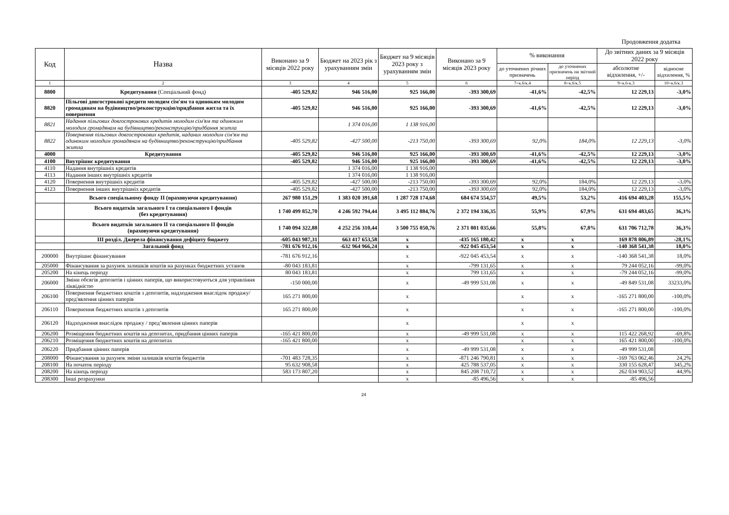Продовження додатка
| Код | Назва | Виконано за 9 місяців 2022 року | Бюджет на 2023 рік з урахуванням змін | Бюджет на 9 місяців 2023 року з урахуванням змін | Виконано за 9 місяців 2023 року | % виконання | | До звітних даних за 9 місяців 2022 року | |
| --- | --- | --- | --- | --- | --- | --- | --- | --- | --- |
| | | | | | | до уточнених річних призначень | до уточнених призначень на звітний період | абсолютне відхилення, +/- | відносне відхилення, % |
| 1 | 2 | 3 | 4 | 5 | 6 | 7=к.6/к.4 | 8=к.6/к.5 | 9=к.6-к.3 | 10=к.6/к.3 |
| 8800 | Кредитування (Спеціальний фонд) | -405 529,82 | 946 516,00 | 925 166,00 | -393 300,69 | -41,6% | -42,5% | 12 229,13 | -3,0% |
| 8820 | Пільгові довгострокові кредити молодим сім'ям та одиноким молодим громадянам на будівництво/реконструкцію/придбання житла та їх повернення | -405 529,82 | 946 516,00 | 925 166,00 | -393 300,69 | -41,6% | -42,5% | 12 229,13 | -3,0% |
| 8821 | Надання пільгових довгострокових кредитів молодим сім'ям та одиноким молодим громадянам на будівництво/реконструкцію/придбання житла | | 1 374 016,00 | 1 138 916,00 | | | | | |
| 8822 | Повернення пільгових довгострокових кредитів, наданих молодим сім'ям та одиноким молодим громадянам на будівництво/реконструкцію/придбання житла | -405 529,82 | -427 500,00 | -213 750,00 | -393 300,69 | 92,0% | 184,0% | 12 229,13 | -3,0% |
| 4000 | Кредитування | -405 529,82 | 946 516,00 | 925 166,00 | -393 300,69 | -41,6% | -42,5% | 12 229,13 | -3,0% |
| 4100 | Внутрішнє кредитування | -405 529,82 | 946 516,00 | 925 166,00 | -393 300,69 | -41,6% | -42,5% | 12 229,13 | -3,0% |
| 4110 | Надання внутрішніх кредитів | | 1 374 016,00 | 1 138 916,00 | | | | | |
| 4113 | Надання інших внутрішніх кредитів | | 1 374 016,00 | 1 138 916,00 | | | | | |
| 4120 | Повернення внутрішніх кредитів | -405 529,82 | -427 500,00 | -213 750,00 | -393 300,69 | 92,0% | 184,0% | 12 229,13 | -3,0% |
| 4123 | Повернення інших внутрішніх кредитів | -405 529,82 | -427 500,00 | -213 750,00 | -393 300,69 | 92,0% | 184,0% | 12 229,13 | -3,0% |
| | Всього спеціальному фонду II (враховуючи кредитування) | 267 980 151,29 | 1 383 020 391,68 | 1 287 728 174,68 | 684 674 554,57 | 49,5% | 53,2% | 416 694 403,28 | 155,5% |
| | Всього видатків загального I та спеціального I фондів (без кредитування) | 1 740 499 852,70 | 4 246 592 794,44 | 3 495 112 884,76 | 2 372 194 336,35 | 55,9% | 67,9% | 631 694 483,65 | 36,3% |
| | Всього видатків загального II та спеціального II фондів (враховуючи кредитування) | 1 740 094 322,88 | 4 252 256 310,44 | 3 500 755 050,76 | 2 371 801 035,66 | 55,8% | 67,8% | 631 706 712,78 | 36,3% |
| | III розділ. Джерела фінансування дефіциту бюджету | -605 043 987,31 | 663 417 653,58 | x | -435 165 180,42 | x | x | 169 878 806,89 | -28,1% |
| | Загальний фонд | -781 676 912,16 | -632 964 966,24 | x | -922 045 453,54 | x | x | -140 368 541,38 | 18,0% |
| 200000 | Внутрішнє фінансування | -781 676 912,16 | | x | -922 045 453,54 | x | x | -140 368 541,38 | 18,0% |
| 205000 | Фінансування за рахунок залишків коштів на рахунках бюджетних установ | -80 043 183,81 | | x | -799 131,65 | x | x | 79 244 052,16 | -99,0% |
| 205200 | На кінець періоду | 80 043 183,81 | | x | 799 131,65 | x | x | -79 244 052,16 | -99,0% |
| 206000 | Зміни обсягів депозитів і цінних паперів, що використовуються для управління ліквідністю | -150 000,00 | | x | -49 999 531,08 | x | x | -49 849 531,08 | 33233,0% |
| 206100 | Повернення бюджетних коштів з депозитів, надходження внаслідок продажу/пред'явлення цінних паперів | 165 271 800,00 | | x | | x | x | -165 271 800,00 | -100,0% |
| 206110 | Повернення бюджетних коштів з депозитів | 165 271 800,00 | | x | | x | x | -165 271 800,00 | -100,0% |
| 206120 | Надходження внаслідок продажу / пред’явлення цінних паперів | | | x | | x | x | | |
| 206200 | Розміщення бюджетних коштів на депозитах, придбання цінних паперів | -165 421 800,00 | | x | -49 999 531,08 | x | x | 115 422 268,92 | -69,8% |
| 206210 | Розміщення бюджетних коштів на депозитах | -165 421 800,00 | | x | | x | x | 165 421 800,00 | -100,0% |
| 206220 | Придбання цінних паперів | | | x | -49 999 531,08 | x | x | -49 999 531,08 | |
| 208000 | Фінансування за рахунок зміни залишків коштів бюджетів | -701 483 728,35 | | x | -871 246 790,81 | x | x | -169 763 062,46 | 24,2% |
| 208100 | На початок періоду | 95 632 908,58 | | x | 425 788 537,05 | x | x | 330 155 628,47 | 345,2% |
| 208200 | На кінець періоду | 583 173 807,20 | | x | 845 208 710,72 | x | x | 262 034 903,52 | 44,9% |
| 208300 | Інші розрахунки | | | x | -85 496,56 | x | x | -85 496,56 | |
24